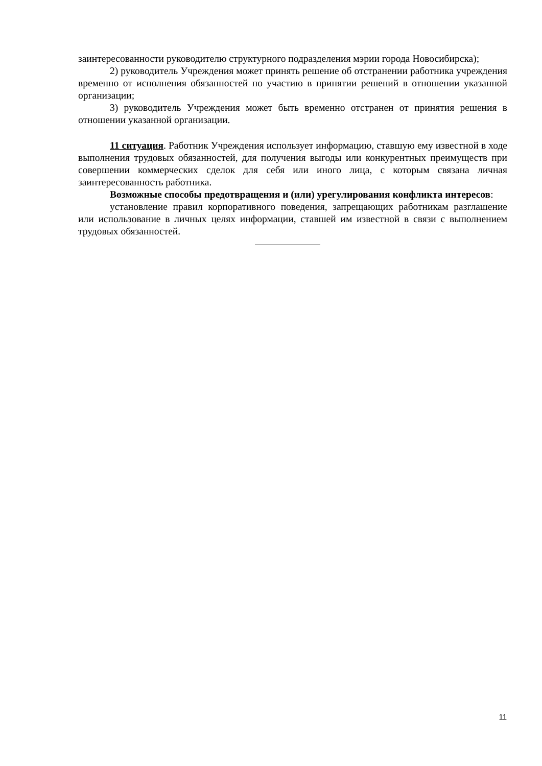заинтересованности руководителю структурного подразделения мэрии города Новосибирска);
2) руководитель Учреждения может принять решение об отстранении работника учреждения временно от исполнения обязанностей по участию в принятии решений в отношении указанной организации;
3) руководитель Учреждения может быть временно отстранен от принятия решения в отношении указанной организации.
11 ситуация. Работник Учреждения использует информацию, ставшую ему известной в ходе выполнения трудовых обязанностей, для получения выгоды или конкурентных преимуществ при совершении коммерческих сделок для себя или иного лица, с которым связана личная заинтересованность работника.
Возможные способы предотвращения и (или) урегулирования конфликта интересов:
установление правил корпоративного поведения, запрещающих работникам разглашение или использование в личных целях информации, ставшей им известной в связи с выполнением трудовых обязанностей.
11